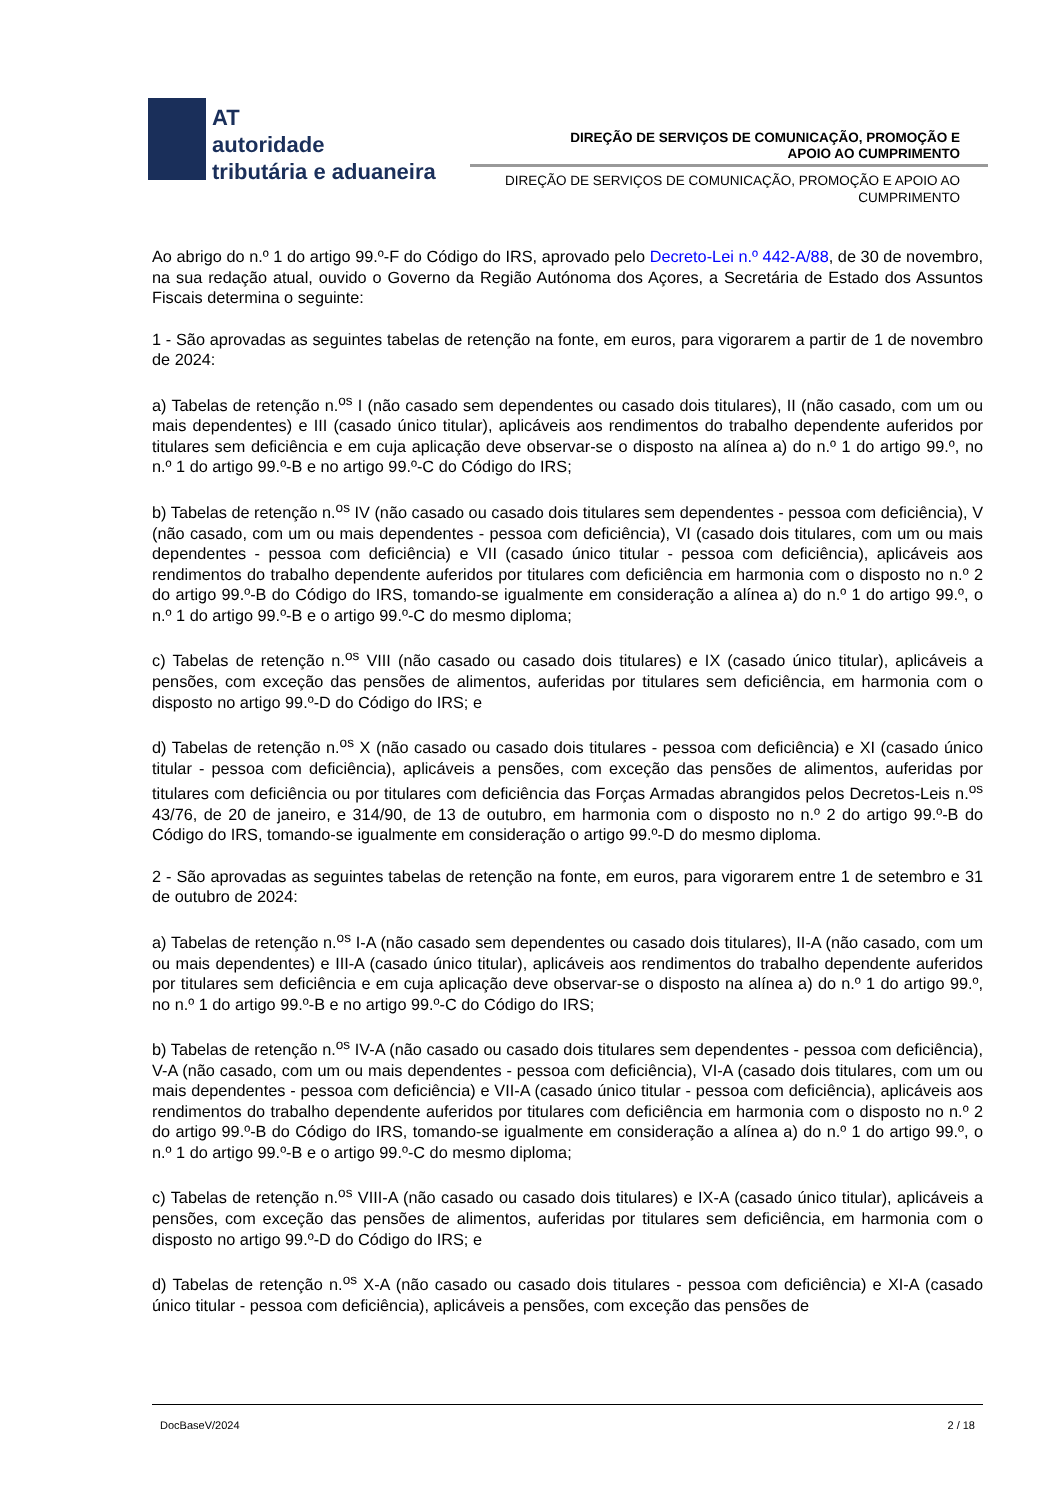AT
autoridade
tributária e aduaneira
DIREÇÃO DE SERVIÇOS DE COMUNICAÇÃO, PROMOÇÃO E
APOIO AO CUMPRIMENTO
DIREÇÃO DE SERVIÇOS DE COMUNICAÇÃO, PROMOÇÃO E APOIO AO
CUMPRIMENTO
Ao abrigo do n.º 1 do artigo 99.º-F do Código do IRS, aprovado pelo Decreto-Lei n.º 442-A/88, de 30 de novembro, na sua redação atual, ouvido o Governo da Região Autónoma dos Açores, a Secretária de Estado dos Assuntos Fiscais determina o seguinte:
1 - São aprovadas as seguintes tabelas de retenção na fonte, em euros, para vigorarem a partir de 1 de novembro de 2024:
a) Tabelas de retenção n.<sup>os</sup> I (não casado sem dependentes ou casado dois titulares), II (não casado, com um ou mais dependentes) e III (casado único titular), aplicáveis aos rendimentos do trabalho dependente auferidos por titulares sem deficiência e em cuja aplicação deve observar-se o disposto na alínea a) do n.º 1 do artigo 99.º, no n.º 1 do artigo 99.º-B e no artigo 99.º-C do Código do IRS;
b) Tabelas de retenção n.<sup>os</sup> IV (não casado ou casado dois titulares sem dependentes - pessoa com deficiência), V (não casado, com um ou mais dependentes - pessoa com deficiência), VI (casado dois titulares, com um ou mais dependentes - pessoa com deficiência) e VII (casado único titular - pessoa com deficiência), aplicáveis aos rendimentos do trabalho dependente auferidos por titulares com deficiência em harmonia com o disposto no n.º 2 do artigo 99.º-B do Código do IRS, tomando-se igualmente em consideração a alínea a) do n.º 1 do artigo 99.º, o n.º 1 do artigo 99.º-B e o artigo 99.º-C do mesmo diploma;
c) Tabelas de retenção n.<sup>os</sup> VIII (não casado ou casado dois titulares) e IX (casado único titular), aplicáveis a pensões, com exceção das pensões de alimentos, auferidas por titulares sem deficiência, em harmonia com o disposto no artigo 99.º-D do Código do IRS; e
d) Tabelas de retenção n.<sup>os</sup> X (não casado ou casado dois titulares - pessoa com deficiência) e XI (casado único titular - pessoa com deficiência), aplicáveis a pensões, com exceção das pensões de alimentos, auferidas por titulares com deficiência ou por titulares com deficiência das Forças Armadas abrangidos pelos Decretos-Leis n.<sup>os</sup> 43/76, de 20 de janeiro, e 314/90, de 13 de outubro, em harmonia com o disposto no n.º 2 do artigo 99.º-B do Código do IRS, tomando-se igualmente em consideração o artigo 99.º-D do mesmo diploma.
2 - São aprovadas as seguintes tabelas de retenção na fonte, em euros, para vigorarem entre 1 de setembro e 31 de outubro de 2024:
a) Tabelas de retenção n.<sup>os</sup> I-A (não casado sem dependentes ou casado dois titulares), II-A (não casado, com um ou mais dependentes) e III-A (casado único titular), aplicáveis aos rendimentos do trabalho dependente auferidos por titulares sem deficiência e em cuja aplicação deve observar-se o disposto na alínea a) do n.º 1 do artigo 99.º, no n.º 1 do artigo 99.º-B e no artigo 99.º-C do Código do IRS;
b) Tabelas de retenção n.<sup>os</sup> IV-A (não casado ou casado dois titulares sem dependentes - pessoa com deficiência), V-A (não casado, com um ou mais dependentes - pessoa com deficiência), VI-A (casado dois titulares, com um ou mais dependentes - pessoa com deficiência) e VII-A (casado único titular - pessoa com deficiência), aplicáveis aos rendimentos do trabalho dependente auferidos por titulares com deficiência em harmonia com o disposto no n.º 2 do artigo 99.º-B do Código do IRS, tomando-se igualmente em consideração a alínea a) do n.º 1 do artigo 99.º, o n.º 1 do artigo 99.º-B e o artigo 99.º-C do mesmo diploma;
c) Tabelas de retenção n.<sup>os</sup> VIII-A (não casado ou casado dois titulares) e IX-A (casado único titular), aplicáveis a pensões, com exceção das pensões de alimentos, auferidas por titulares sem deficiência, em harmonia com o disposto no artigo 99.º-D do Código do IRS; e
d) Tabelas de retenção n.<sup>os</sup> X-A (não casado ou casado dois titulares - pessoa com deficiência) e XI-A (casado único titular - pessoa com deficiência), aplicáveis a pensões, com exceção das pensões de
DocBaseV/2024 2 / 18